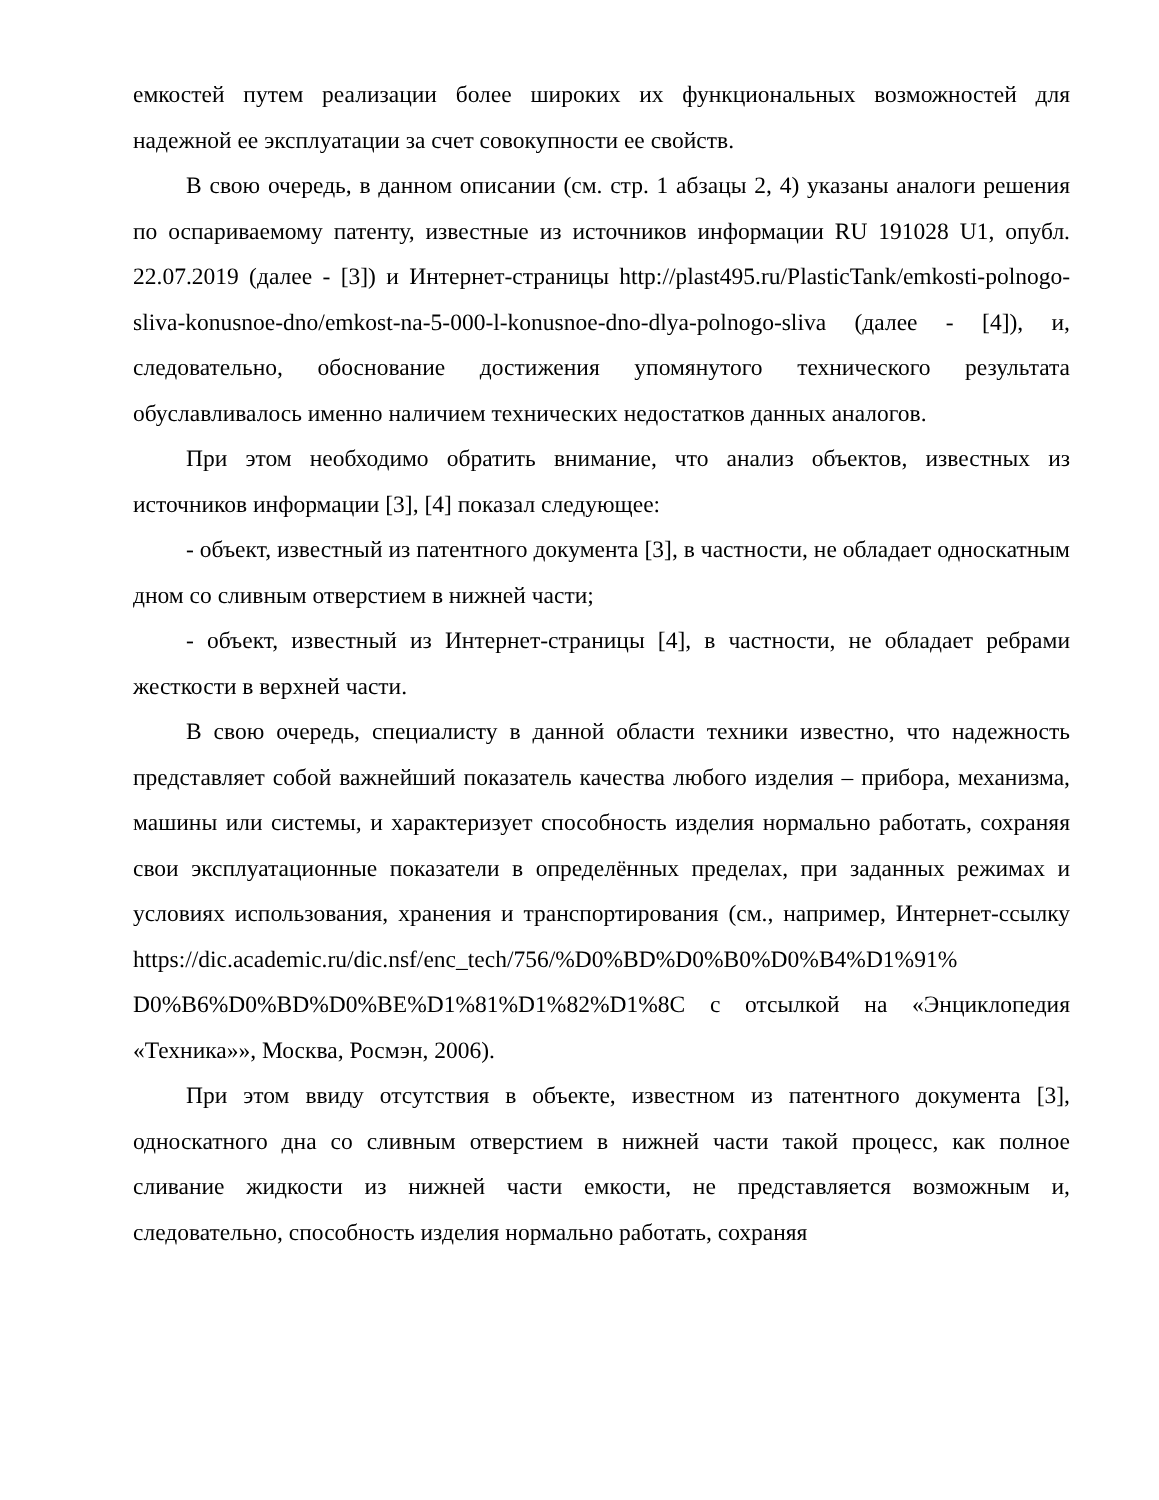емкостей путем реализации более широких их функциональных возможностей для надежной ее эксплуатации за счет совокупности ее свойств.
В свою очередь, в данном описании (см. стр. 1 абзацы 2, 4) указаны аналоги решения по оспариваемому патенту, известные из источников информации RU 191028 U1, опубл. 22.07.2019 (далее - [3]) и Интернет-страницы http://plast495.ru/PlasticTank/emkosti-polnogo-sliva-konusnoe-dno/emkost-na-5-000-l-konusnoe-dno-dlya-polnogo-sliva (далее - [4]), и, следовательно, обоснование достижения упомянутого технического результата обуславливалось именно наличием технических недостатков данных аналогов.
При этом необходимо обратить внимание, что анализ объектов, известных из источников информации [3], [4] показал следующее:
- объект, известный из патентного документа [3], в частности, не обладает односкатным дном со сливным отверстием в нижней части;
- объект, известный из Интернет-страницы [4], в частности, не обладает ребрами жесткости в верхней части.
В свою очередь, специалисту в данной области техники известно, что надежность представляет собой важнейший показатель качества любого изделия – прибора, механизма, машины или системы, и характеризует способность изделия нормально работать, сохраняя свои эксплуатационные показатели в определённых пределах, при заданных режимах и условиях использования, хранения и транспортирования (см., например, Интернет-ссылку https://dic.academic.ru/dic.nsf/enc_tech/756/%D0%BD%D0%B0%D0%B4%D1%91% D0%B6%D0%BD%D0%BE%D1%81%D1%82%D1%8C с отсылкой на «Энциклопедия «Техника»», Москва, Росмэн, 2006).
При этом ввиду отсутствия в объекте, известном из патентного документа [3], односкатного дна со сливным отверстием в нижней части такой процесс, как полное сливание жидкости из нижней части емкости, не представляется возможным и, следовательно, способность изделия нормально работать, сохраняя